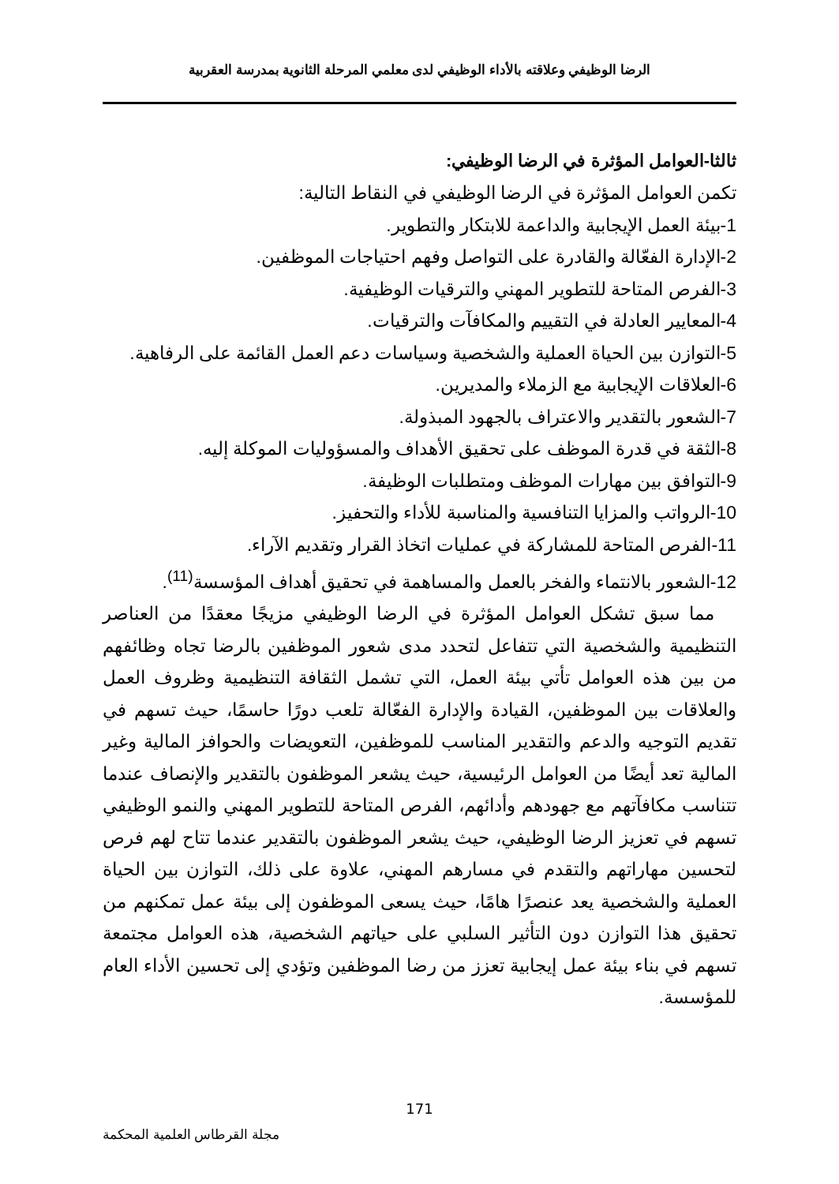الرضا الوظيفي وعلاقته بالأداء الوظيفي لدى معلمي المرحلة الثانوية بمدرسة العقربية
ثالثا-العوامل المؤثرة في الرضا الوظيفي:
تكمن العوامل المؤثرة في الرضا الوظيفي في النقاط التالية:
1-بيئة العمل الإيجابية والداعمة للابتكار والتطوير.
2-الإدارة الفعّالة والقادرة على التواصل وفهم احتياجات الموظفين.
3-الفرص المتاحة للتطوير المهني والترقيات الوظيفية.
4-المعايير العادلة في التقييم والمكافآت والترقيات.
5-التوازن بين الحياة العملية والشخصية وسياسات دعم العمل القائمة على الرفاهية.
6-العلاقات الإيجابية مع الزملاء والمديرين.
7-الشعور بالتقدير والاعتراف بالجهود المبذولة.
8-الثقة في قدرة الموظف على تحقيق الأهداف والمسؤوليات الموكلة إليه.
9-التوافق بين مهارات الموظف ومتطلبات الوظيفة.
10-الرواتب والمزايا التنافسية والمناسبة للأداء والتحفيز.
11-الفرص المتاحة للمشاركة في عمليات اتخاذ القرار وتقديم الآراء.
12-الشعور بالانتماء والفخر بالعمل والمساهمة في تحقيق أهداف المؤسسة<sup>(11)</sup>.
مما سبق تشكل العوامل المؤثرة في الرضا الوظيفي مزيجًا معقدًا من العناصر التنظيمية والشخصية التي تتفاعل لتحدد مدى شعور الموظفين بالرضا تجاه وظائفهم من بين هذه العوامل تأتي بيئة العمل، التي تشمل الثقافة التنظيمية وظروف العمل والعلاقات بين الموظفين، القيادة والإدارة الفعّالة تلعب دورًا حاسمًا، حيث تسهم في تقديم التوجيه والدعم والتقدير المناسب للموظفين، التعويضات والحوافز المالية وغير المالية تعد أيضًا من العوامل الرئيسية، حيث يشعر الموظفون بالتقدير والإنصاف عندما تتناسب مكافآتهم مع جهودهم وأدائهم، الفرص المتاحة للتطوير المهني والنمو الوظيفي تسهم في تعزيز الرضا الوظيفي، حيث يشعر الموظفون بالتقدير عندما تتاح لهم فرص لتحسين مهاراتهم والتقدم في مسارهم المهني، علاوة على ذلك، التوازن بين الحياة العملية والشخصية يعد عنصرًا هامًا، حيث يسعى الموظفون إلى بيئة عمل تمكنهم من تحقيق هذا التوازن دون التأثير السلبي على حياتهم الشخصية، هذه العوامل مجتمعة تسهم في بناء بيئة عمل إيجابية تعزز من رضا الموظفين وتؤدي إلى تحسين الأداء العام للمؤسسة.
171
مجلة القرطاس العلمية المحكمة